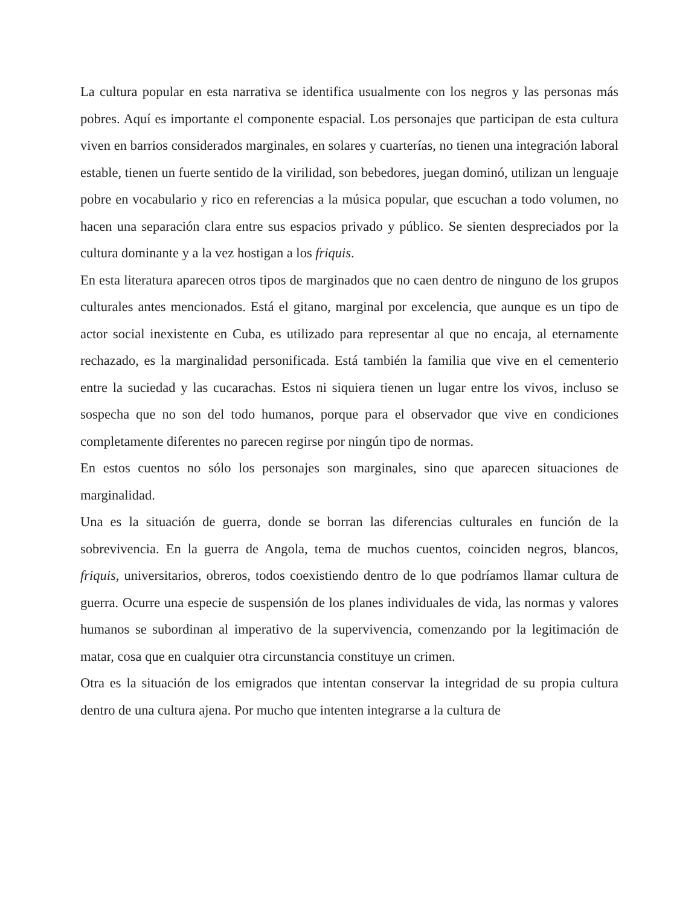La cultura popular en esta narrativa se identifica usualmente con los negros y las personas más pobres. Aquí es importante el componente espacial. Los personajes que participan de esta cultura viven en barrios considerados marginales, en solares y cuarterías, no tienen una integración laboral estable, tienen un fuerte sentido de la virilidad, son bebedores, juegan dominó, utilizan un lenguaje pobre en vocabulario y rico en referencias a la música popular, que escuchan a todo volumen, no hacen una separación clara entre sus espacios privado y público. Se sienten despreciados por la cultura dominante y a la vez hostigan a los friquis.
En esta literatura aparecen otros tipos de marginados que no caen dentro de ninguno de los grupos culturales antes mencionados. Está el gitano, marginal por excelencia, que aunque es un tipo de actor social inexistente en Cuba, es utilizado para representar al que no encaja, al eternamente rechazado, es la marginalidad personificada. Está también la familia que vive en el cementerio entre la suciedad y las cucarachas. Estos ni siquiera tienen un lugar entre los vivos, incluso se sospecha que no son del todo humanos, porque para el observador que vive en condiciones completamente diferentes no parecen regirse por ningún tipo de normas.
En estos cuentos no sólo los personajes son marginales, sino que aparecen situaciones de marginalidad.
Una es la situación de guerra, donde se borran las diferencias culturales en función de la sobrevivencia. En la guerra de Angola, tema de muchos cuentos, coinciden negros, blancos, friquis, universitarios, obreros, todos coexistiendo dentro de lo que podríamos llamar cultura de guerra. Ocurre una especie de suspensión de los planes individuales de vida, las normas y valores humanos se subordinan al imperativo de la supervivencia, comenzando por la legitimación de matar, cosa que en cualquier otra circunstancia constituye un crimen.
Otra es la situación de los emigrados que intentan conservar la integridad de su propia cultura dentro de una cultura ajena. Por mucho que intenten integrarse a la cultura de